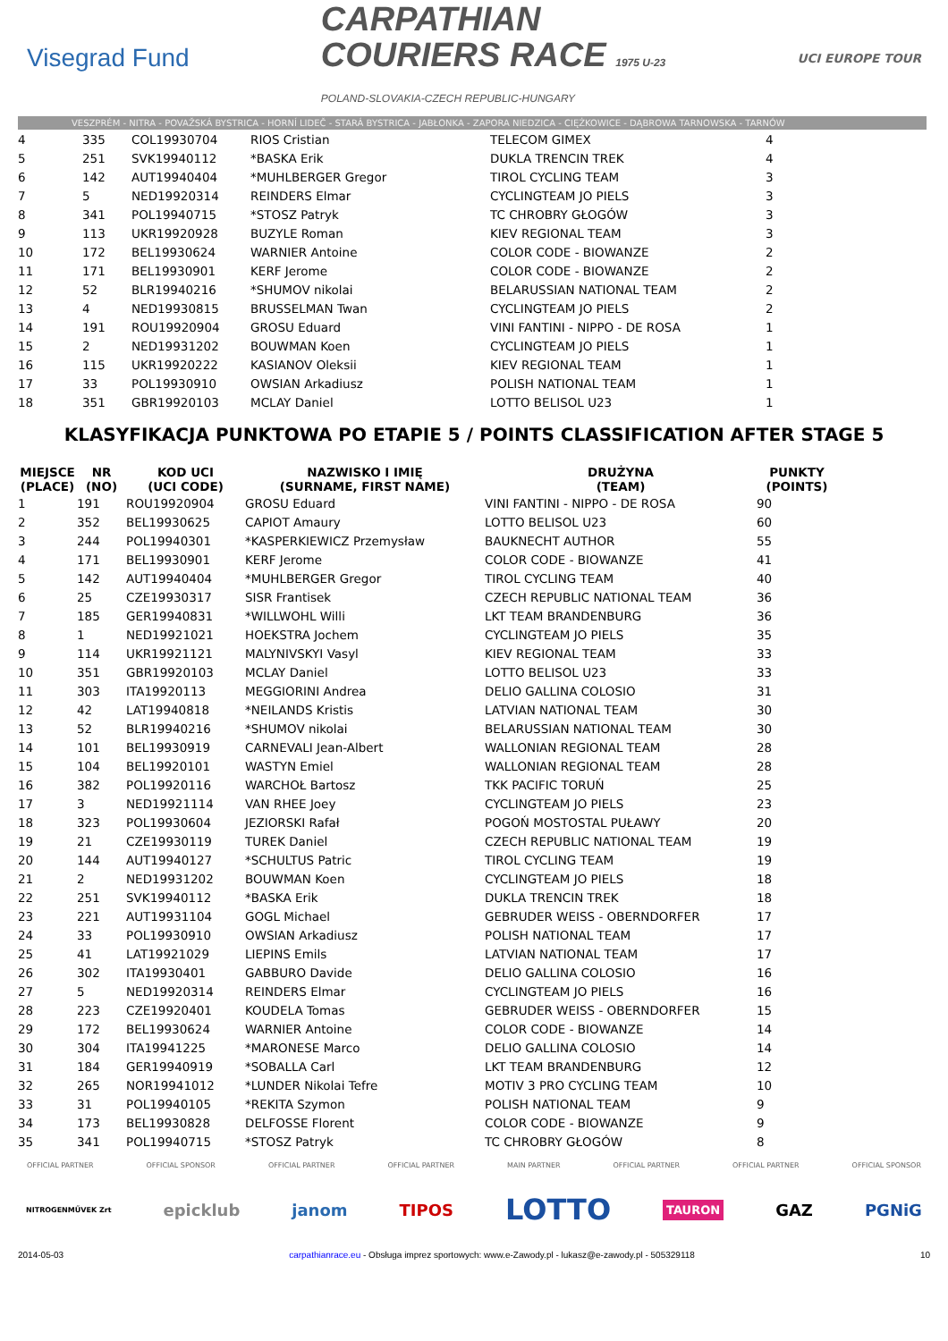Visegrad Fund
CARPATHIAN
COURIERS RACE 1975 U-23
POLAND-SLOVAKIA-CZECH REPUBLIC-HUNGARY
UCI EUROPE TOUR
VESZPRÉM - NITRA - POVAŽSKÁ BYSTRICA - HORNÍ LIDEČ - STARÁ BYSTRICA - JABŁONKA - ZAPORA NIEDZICA - CIĘŻKOWICE - DĄBROWA TARNOWSKA - TARNÓW
| 4 | 335 | COL19930704 | RIOS Cristian | TELECOM GIMEX | 4 |
| 5 | 251 | SVK19940112 | *BASKA Erik | DUKLA TRENCIN TREK | 4 |
| 6 | 142 | AUT19940404 | *MUHLBERGER Gregor | TIROL CYCLING TEAM | 3 |
| 7 | 5 | NED19920314 | REINDERS Elmar | CYCLINGTEAM JO PIELS | 3 |
| 8 | 341 | POL19940715 | *STOSZ Patryk | TC CHROBRY GŁOGÓW | 3 |
| 9 | 113 | UKR19920928 | BUZYLE Roman | KIEV REGIONAL TEAM | 3 |
| 10 | 172 | BEL19930624 | WARNIER Antoine | COLOR CODE - BIOWANZE | 2 |
| 11 | 171 | BEL19930901 | KERF Jerome | COLOR CODE - BIOWANZE | 2 |
| 12 | 52 | BLR19940216 | *SHUMOV nikolai | BELARUSSIAN NATIONAL TEAM | 2 |
| 13 | 4 | NED19930815 | BRUSSELMAN Twan | CYCLINGTEAM JO PIELS | 2 |
| 14 | 191 | ROU19920904 | GROSU Eduard | VINI FANTINI - NIPPO - DE ROSA | 1 |
| 15 | 2 | NED19931202 | BOUWMAN Koen | CYCLINGTEAM JO PIELS | 1 |
| 16 | 115 | UKR19920222 | KASIANOV Oleksii | KIEV REGIONAL TEAM | 1 |
| 17 | 33 | POL19930910 | OWSIAN Arkadiusz | POLISH NATIONAL TEAM | 1 |
| 18 | 351 | GBR19920103 | MCLAY Daniel | LOTTO BELISOL U23 | 1 |
KLASYFIKACJA PUNKTOWA PO ETAPIE 5 / POINTS CLASSIFICATION AFTER STAGE 5
| MIEJSCE (PLACE) | NR (NO) | KOD UCI (UCI CODE) | NAZWISKO I IMIĘ (SURNAME, FIRST NAME) | DRUŻYNA (TEAM) | PUNKTY (POINTS) |
| --- | --- | --- | --- | --- | --- |
| 1 | 191 | ROU19920904 | GROSU Eduard | VINI FANTINI - NIPPO - DE ROSA | 90 |
| 2 | 352 | BEL19930625 | CAPIOT Amaury | LOTTO BELISOL U23 | 60 |
| 3 | 244 | POL19940301 | *KASPERKIEWICZ Przemysław | BAUKNECHT AUTHOR | 55 |
| 4 | 171 | BEL19930901 | KERF Jerome | COLOR CODE - BIOWANZE | 41 |
| 5 | 142 | AUT19940404 | *MUHLBERGER Gregor | TIROL CYCLING TEAM | 40 |
| 6 | 25 | CZE19930317 | SISR Frantisek | CZECH REPUBLIC NATIONAL TEAM | 36 |
| 7 | 185 | GER19940831 | *WILLWOHL Willi | LKT TEAM BRANDENBURG | 36 |
| 8 | 1 | NED19921021 | HOEKSTRA Jochem | CYCLINGTEAM JO PIELS | 35 |
| 9 | 114 | UKR19921121 | MALYNIVSKYI Vasyl | KIEV REGIONAL TEAM | 33 |
| 10 | 351 | GBR19920103 | MCLAY Daniel | LOTTO BELISOL U23 | 33 |
| 11 | 303 | ITA19920113 | MEGGIORINI Andrea | DELIO GALLINA COLOSIO | 31 |
| 12 | 42 | LAT19940818 | *NEILANDS Kristis | LATVIAN NATIONAL TEAM | 30 |
| 13 | 52 | BLR19940216 | *SHUMOV nikolai | BELARUSSIAN NATIONAL TEAM | 30 |
| 14 | 101 | BEL19930919 | CARNEVALI Jean-Albert | WALLONIAN REGIONAL TEAM | 28 |
| 15 | 104 | BEL19920101 | WASTYN Emiel | WALLONIAN REGIONAL TEAM | 28 |
| 16 | 382 | POL19920116 | WARCHOŁ Bartosz | TKK PACIFIC TORUŃ | 25 |
| 17 | 3 | NED19921114 | VAN RHEE Joey | CYCLINGTEAM JO PIELS | 23 |
| 18 | 323 | POL19930604 | JEZIORSKI Rafał | POGOŃ MOSTOSTAL PUŁAWY | 20 |
| 19 | 21 | CZE19930119 | TUREK Daniel | CZECH REPUBLIC NATIONAL TEAM | 19 |
| 20 | 144 | AUT19940127 | *SCHULTUS Patric | TIROL CYCLING TEAM | 19 |
| 21 | 2 | NED19931202 | BOUWMAN Koen | CYCLINGTEAM JO PIELS | 18 |
| 22 | 251 | SVK19940112 | *BASKA Erik | DUKLA TRENCIN TREK | 18 |
| 23 | 221 | AUT19931104 | GOGL Michael | GEBRUDER WEISS - OBERNDORFER | 17 |
| 24 | 33 | POL19930910 | OWSIAN Arkadiusz | POLISH NATIONAL TEAM | 17 |
| 25 | 41 | LAT19921029 | LIEPINS Emils | LATVIAN NATIONAL TEAM | 17 |
| 26 | 302 | ITA19930401 | GABBURO Davide | DELIO GALLINA COLOSIO | 16 |
| 27 | 5 | NED19920314 | REINDERS Elmar | CYCLINGTEAM JO PIELS | 16 |
| 28 | 223 | CZE19920401 | KOUDELA Tomas | GEBRUDER WEISS - OBERNDORFER | 15 |
| 29 | 172 | BEL19930624 | WARNIER Antoine | COLOR CODE - BIOWANZE | 14 |
| 30 | 304 | ITA19941225 | *MARONESE Marco | DELIO GALLINA COLOSIO | 14 |
| 31 | 184 | GER19940919 | *SOBALLA Carl | LKT TEAM BRANDENBURG | 12 |
| 32 | 265 | NOR19941012 | *LUNDER Nikolai Tefre | MOTIV 3 PRO CYCLING TEAM | 10 |
| 33 | 31 | POL19940105 | *REKITA Szymon | POLISH NATIONAL TEAM | 9 |
| 34 | 173 | BEL19930828 | DELFOSSE Florent | COLOR CODE - BIOWANZE | 9 |
| 35 | 341 | POL19940715 | *STOSZ Patryk | TC CHROBRY GŁOGÓW | 8 |
OFFICIAL PARTNER OFFICIAL SPONSOR OFFICIAL PARTNER OFFICIAL PARTNER MAIN PARTNER OFFICIAL PARTNER OFFICIAL PARTNER OFFICIAL SPONSOR
NITROGENMŰVEK Zrt epicklub janom TIPOS LOTTO TAURON GAZ PGNiG
2014-05-03 carpathianrace.eu - Obsługa imprez sportowych: www.e-Zawody.pl - lukasz@e-zawody.pl - 505329118 10